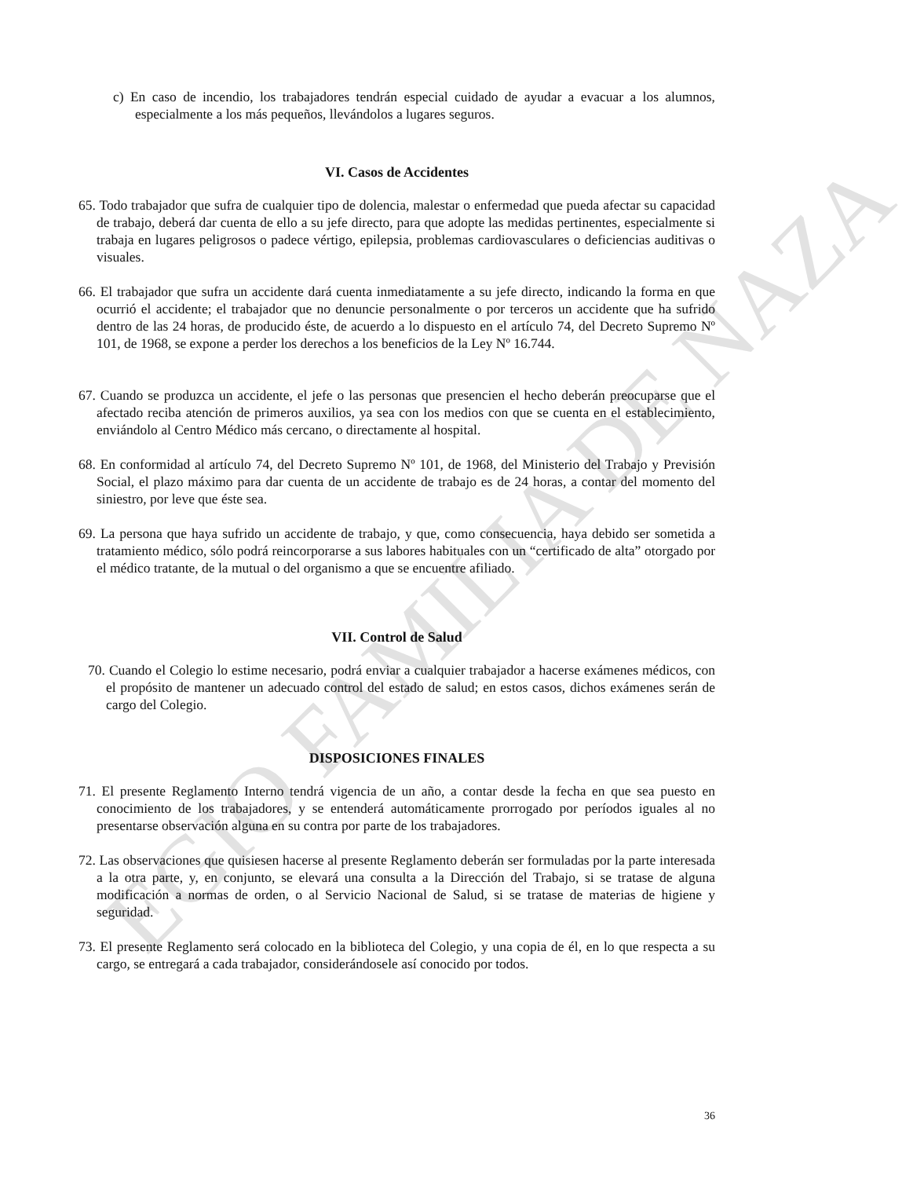EGIO FAMILIA DE NAZA
c) En caso de incendio, los trabajadores tendrán especial cuidado de ayudar a evacuar a los alumnos, especialmente a los más pequeños, llevándolos a lugares seguros.
VI. Casos de Accidentes
65. Todo trabajador que sufra de cualquier tipo de dolencia, malestar o enfermedad que pueda afectar su capacidad de trabajo, deberá dar cuenta de ello a su jefe directo, para que adopte las medidas pertinentes, especialmente si trabaja en lugares peligrosos o padece vértigo, epilepsia, problemas cardiovasculares o deficiencias auditivas o visuales.
66. El trabajador que sufra un accidente dará cuenta inmediatamente a su jefe directo, indicando la forma en que ocurrió el accidente; el trabajador que no denuncie personalmente o por terceros un accidente que ha sufrido dentro de las 24 horas, de producido éste, de acuerdo a lo dispuesto en el artículo 74, del Decreto Supremo Nº 101, de 1968, se expone a perder los derechos a los beneficios de la Ley Nº 16.744.
67. Cuando se produzca un accidente, el jefe o las personas que presencien el hecho deberán preocuparse que el afectado reciba atención de primeros auxilios, ya sea con los medios con que se cuenta en el establecimiento, enviándolo al Centro Médico más cercano, o directamente al hospital.
68. En conformidad al artículo 74, del Decreto Supremo Nº 101, de 1968, del Ministerio del Trabajo y Previsión Social, el plazo máximo para dar cuenta de un accidente de trabajo es de 24 horas, a contar del momento del siniestro, por leve que éste sea.
69. La persona que haya sufrido un accidente de trabajo, y que, como consecuencia, haya debido ser sometida a tratamiento médico, sólo podrá reincorporarse a sus labores habituales con un “certificado de alta” otorgado por el médico tratante, de la mutual o del organismo a que se encuentre afiliado.
VII. Control de Salud
70. Cuando el Colegio lo estime necesario, podrá enviar a cualquier trabajador a hacerse exámenes médicos, con el propósito de mantener un adecuado control del estado de salud; en estos casos, dichos exámenes serán de cargo del Colegio.
DISPOSICIONES FINALES
71. El presente Reglamento Interno tendrá vigencia de un año, a contar desde la fecha en que sea puesto en conocimiento de los trabajadores, y se entenderá automáticamente prorrogado por períodos iguales al no presentarse observación alguna en su contra por parte de los trabajadores.
72. Las observaciones que quisiesen hacerse al presente Reglamento deberán ser formuladas por la parte interesada a la otra parte, y, en conjunto, se elevará una consulta a la Dirección del Trabajo, si se tratase de alguna modificación a normas de orden, o al Servicio Nacional de Salud, si se tratase de materias de higiene y seguridad.
73. El presente Reglamento será colocado en la biblioteca del Colegio, y una copia de él, en lo que respecta a su cargo, se entregará a cada trabajador, considerándosele así conocido por todos.
36